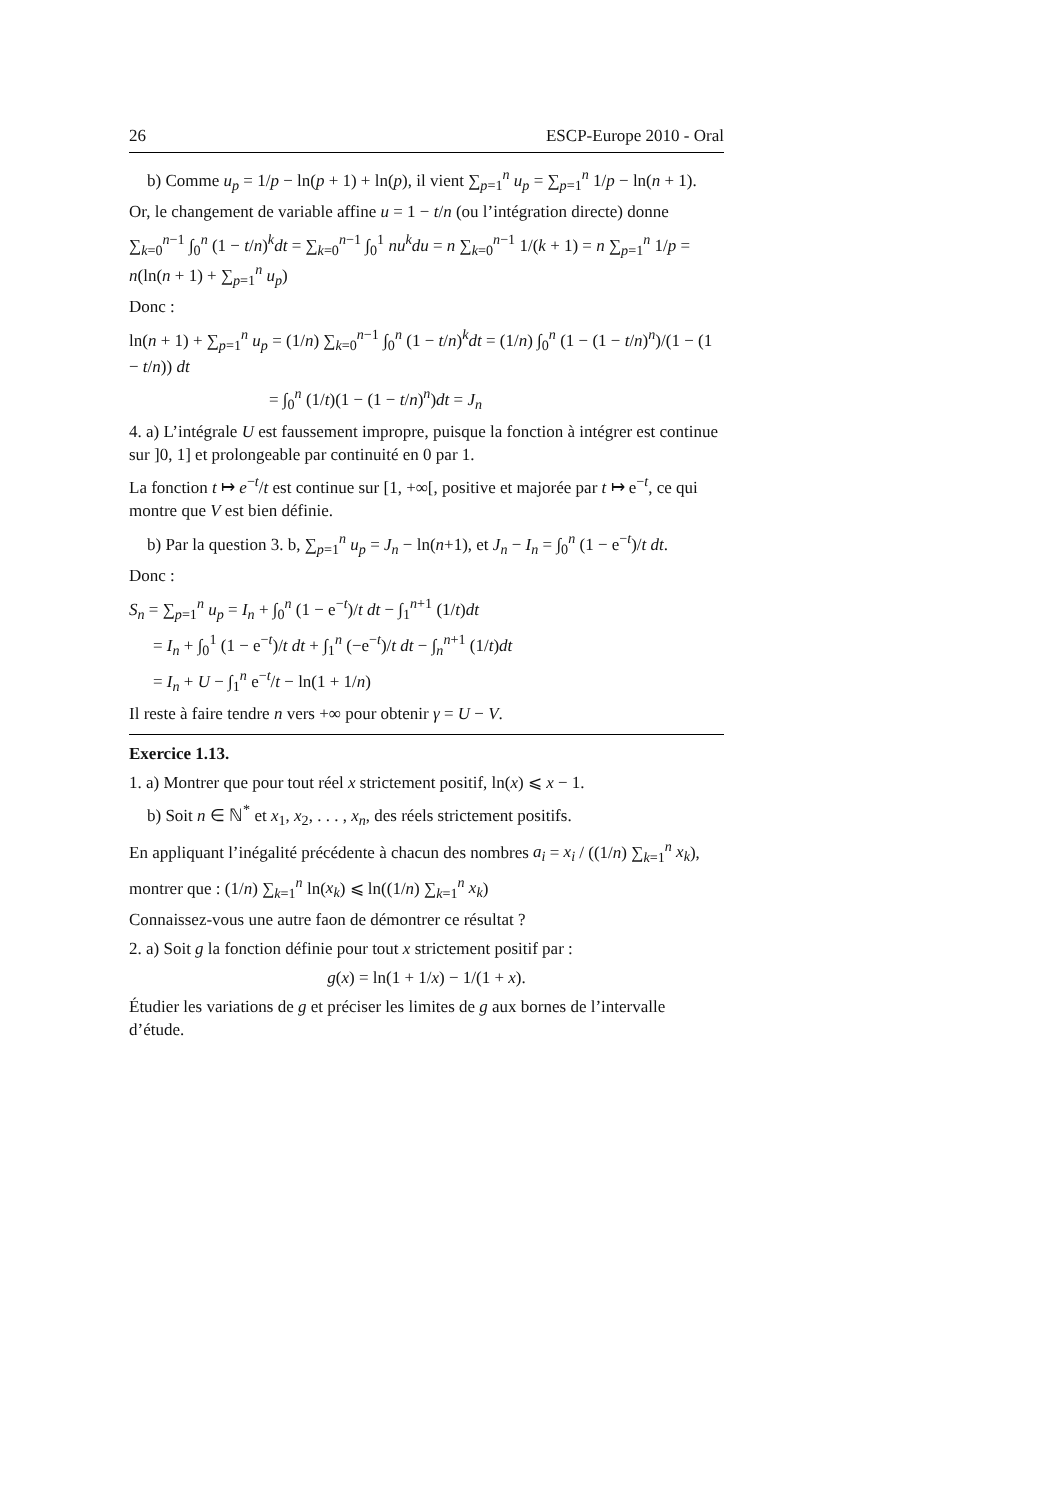26 ESCP-Europe 2010 - Oral
b) Comme u<sub>p</sub> = 1/p − ln(p + 1) + ln(p), il vient ∑<sub>p=1</sub><sup>n</sup> u<sub>p</sub> = ∑<sub>p=1</sub><sup>n</sup> 1/p − ln(n + 1).
Or, le changement de variable affine u = 1 − t/n (ou l’intégration directe) donne
∑<sub>k=0</sub><sup>n−1</sup> ∫<sub>0</sub><sup>n</sup> (1 − t/n)<sup>k</sup>dt = ∑<sub>k=0</sub><sup>n−1</sup> ∫<sub>0</sub><sup>1</sup> nu<sup>k</sup>du = n ∑<sub>k=0</sub><sup>n−1</sup> 1/(k + 1) = n ∑<sub>p=1</sub><sup>n</sup> 1/p = n(ln(n + 1) + ∑<sub>p=1</sub><sup>n</sup> u<sub>p</sub>)
Donc :
ln(n + 1) + ∑<sub>p=1</sub><sup>n</sup> u<sub>p</sub> = (1/n) ∑<sub>k=0</sub><sup>n−1</sup> ∫<sub>0</sub><sup>n</sup> (1 − t/n)<sup>k</sup>dt = (1/n) ∫<sub>0</sub><sup>n</sup> (1 − (1 − t/n)<sup>n</sup>)/(1 − (1 − t/n)) dt
= ∫<sub>0</sub><sup>n</sup> (1/t)(1 − (1 − t/n)<sup>n</sup>)dt = J<sub>n</sub>
4. a) L’intégrale U est faussement impropre, puisque la fonction à intégrer est continue sur ]0, 1] et prolongeable par continuité en 0 par 1.
La fonction t ↦ e<sup>−t</sup>/t est continue sur [1, +∞[, positive et majorée par t ↦ e<sup>−t</sup>, ce qui montre que V est bien définie.
b) Par la question 3. b, ∑<sub>p=1</sub><sup>n</sup> u<sub>p</sub> = J<sub>n</sub> − ln(n+1), et J<sub>n</sub> − I<sub>n</sub> = ∫<sub>0</sub><sup>n</sup> (1 − e<sup>−t</sup>)/t dt.
Donc :
S<sub>n</sub> = ∑<sub>p=1</sub><sup>n</sup> u<sub>p</sub> = I<sub>n</sub> + ∫<sub>0</sub><sup>n</sup> (1 − e<sup>−t</sup>)/t dt − ∫<sub>1</sub><sup>n+1</sup> (1/t)dt
= I<sub>n</sub> + ∫<sub>0</sub><sup>1</sup> (1 − e<sup>−t</sup>)/t dt + ∫<sub>1</sub><sup>n</sup> (−e<sup>−t</sup>)/t dt − ∫<sub>n</sub><sup>n+1</sup> (1/t)dt
= I<sub>n</sub> + U − ∫<sub>1</sub><sup>n</sup> e<sup>−t</sup>/t − ln(1 + 1/n)
Il reste à faire tendre n vers +∞ pour obtenir γ = U − V.
Exercice 1.13.
1. a) Montrer que pour tout réel x strictement positif, ln(x) ⩽ x − 1.
b) Soit n ∈ ℕ<sup>*</sup> et x<sub>1</sub>, x<sub>2</sub>, . . . , x<sub>n</sub>, des réels strictement positifs.
En appliquant l’inégalité précédente à chacun des nombres a<sub>i</sub> = x<sub>i</sub> / ((1/n) ∑<sub>k=1</sub><sup>n</sup> x<sub>k</sub>),
montrer que : (1/n) ∑<sub>k=1</sub><sup>n</sup> ln(x<sub>k</sub>) ⩽ ln((1/n) ∑<sub>k=1</sub><sup>n</sup> x<sub>k</sub>)
Connaissez-vous une autre faon de démontrer ce résultat ?
2. a) Soit g la fonction définie pour tout x strictement positif par :
g(x) = ln(1 + 1/x) − 1/(1 + x).
Étudier les variations de g et préciser les limites de g aux bornes de l’intervalle d’étude.